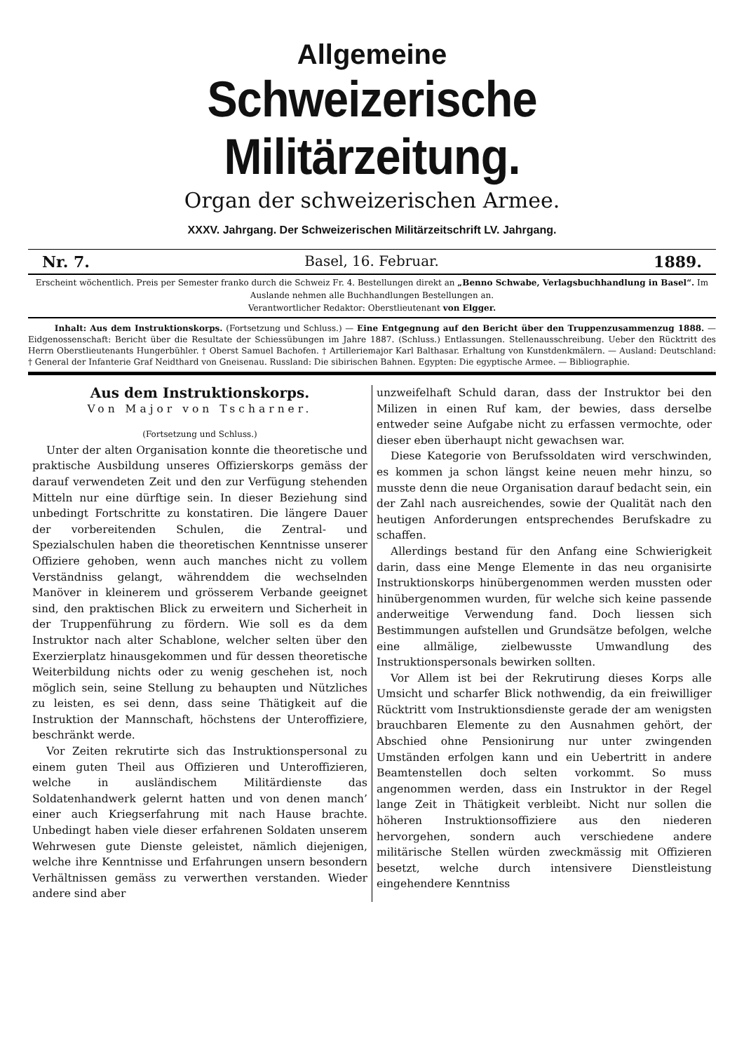Allgemeine
Schweizerische Militärzeitung.
Organ der schweizerischen Armee.
XXXV. Jahrgang. Der Schweizerischen Militärzeitschrift LV. Jahrgang.
Nr. 7. Basel, 16. Februar. 1889.
Erscheint wöchentlich. Preis per Semester franko durch die Schweiz Fr. 4. Bestellungen direkt an „Benno Schwabe, Verlagsbuchhandlung in Basel“. Im Auslande nehmen alle Buchhandlungen Bestellungen an.
Verantwortlicher Redaktor: Oberstlieutenant von Elgger.
Inhalt: Aus dem Instruktionskorps. (Fortsetzung und Schluss.) — Eine Entgegnung auf den Bericht über den Truppenzusammenzug 1888. — Eidgenossenschaft: Bericht über die Resultate der Schiessübungen im Jahre 1887. (Schluss.) Entlassungen. Stellenausschreibung. Ueber den Rücktritt des Herrn Oberstlieutenants Hungerbühler. † Oberst Samuel Bachofen. † Artilleriemajor Karl Balthasar. Erhaltung von Kunstdenkmälern. — Ausland: Deutschland: † General der Infanterie Graf Neidthard von Gneisenau. Russland: Die sibirischen Bahnen. Egypten: Die egyptische Armee. — Bibliographie.
Aus dem Instruktionskorps.
Von Major von Tscharner.
(Fortsetzung und Schluss.)
Unter der alten Organisation konnte die theoretische und praktische Ausbildung unseres Offizierskorps gemäss der darauf verwendeten Zeit und den zur Verfügung stehenden Mitteln nur eine dürftige sein. In dieser Beziehung sind unbedingt Fortschritte zu konstatiren. Die längere Dauer der vorbereitenden Schulen, die Zentral- und Spezialschulen haben die theoretischen Kenntnisse unserer Offiziere gehoben, wenn auch manches nicht zu vollem Verständniss gelangt, währenddem die wechselnden Manöver in kleinerem und grösserem Verbande geeignet sind, den praktischen Blick zu erweitern und Sicherheit in der Truppenführung zu fördern. Wie soll es da dem Instruktor nach alter Schablone, welcher selten über den Exerzierplatz hinausgekommen und für dessen theoretische Weiterbildung nichts oder zu wenig geschehen ist, noch möglich sein, seine Stellung zu behaupten und Nützliches zu leisten, es sei denn, dass seine Thätigkeit auf die Instruktion der Mannschaft, höchstens der Unteroffiziere, beschränkt werde.
Vor Zeiten rekrutirte sich das Instruktionspersonal zu einem guten Theil aus Offizieren und Unteroffizieren, welche in ausländischem Militärdienste das Soldatenhandwerk gelernt hatten und von denen manch’ einer auch Kriegserfahrung mit nach Hause brachte. Unbedingt haben viele dieser erfahrenen Soldaten unserem Wehrwesen gute Dienste geleistet, nämlich diejenigen, welche ihre Kenntnisse und Erfahrungen unsern besondern Verhältnissen gemäss zu verwerthen verstanden. Wieder andere sind aber
unzweifelhaft Schuld daran, dass der Instruktor bei den Milizen in einen Ruf kam, der bewies, dass derselbe entweder seine Aufgabe nicht zu erfassen vermochte, oder dieser eben überhaupt nicht gewachsen war.
Diese Kategorie von Berufssoldaten wird verschwinden, es kommen ja schon längst keine neuen mehr hinzu, so musste denn die neue Organisation darauf bedacht sein, ein der Zahl nach ausreichendes, sowie der Qualität nach den heutigen Anforderungen entsprechendes Berufskadre zu schaffen.
Allerdings bestand für den Anfang eine Schwierigkeit darin, dass eine Menge Elemente in das neu organisirte Instruktionskorps hinübergenommen werden mussten oder hinübergenommen wurden, für welche sich keine passende anderweitige Verwendung fand. Doch liessen sich Bestimmungen aufstellen und Grundsätze befolgen, welche eine allmälige, zielbewusste Umwandlung des Instruktionspersonals bewirken sollten.
Vor Allem ist bei der Rekrutirung dieses Korps alle Umsicht und scharfer Blick nothwendig, da ein freiwilliger Rücktritt vom Instruktionsdienste gerade der am wenigsten brauchbaren Elemente zu den Ausnahmen gehört, der Abschied ohne Pensionirung nur unter zwingenden Umständen erfolgen kann und ein Uebertritt in andere Beamtenstellen doch selten vorkommt. So muss angenommen werden, dass ein Instruktor in der Regel lange Zeit in Thätigkeit verbleibt. Nicht nur sollen die höheren Instruktionsoffiziere aus den niederen hervorgehen, sondern auch verschiedene andere militärische Stellen würden zweckmässig mit Offizieren besetzt, welche durch intensivere Dienstleistung eingehendere Kenntniss